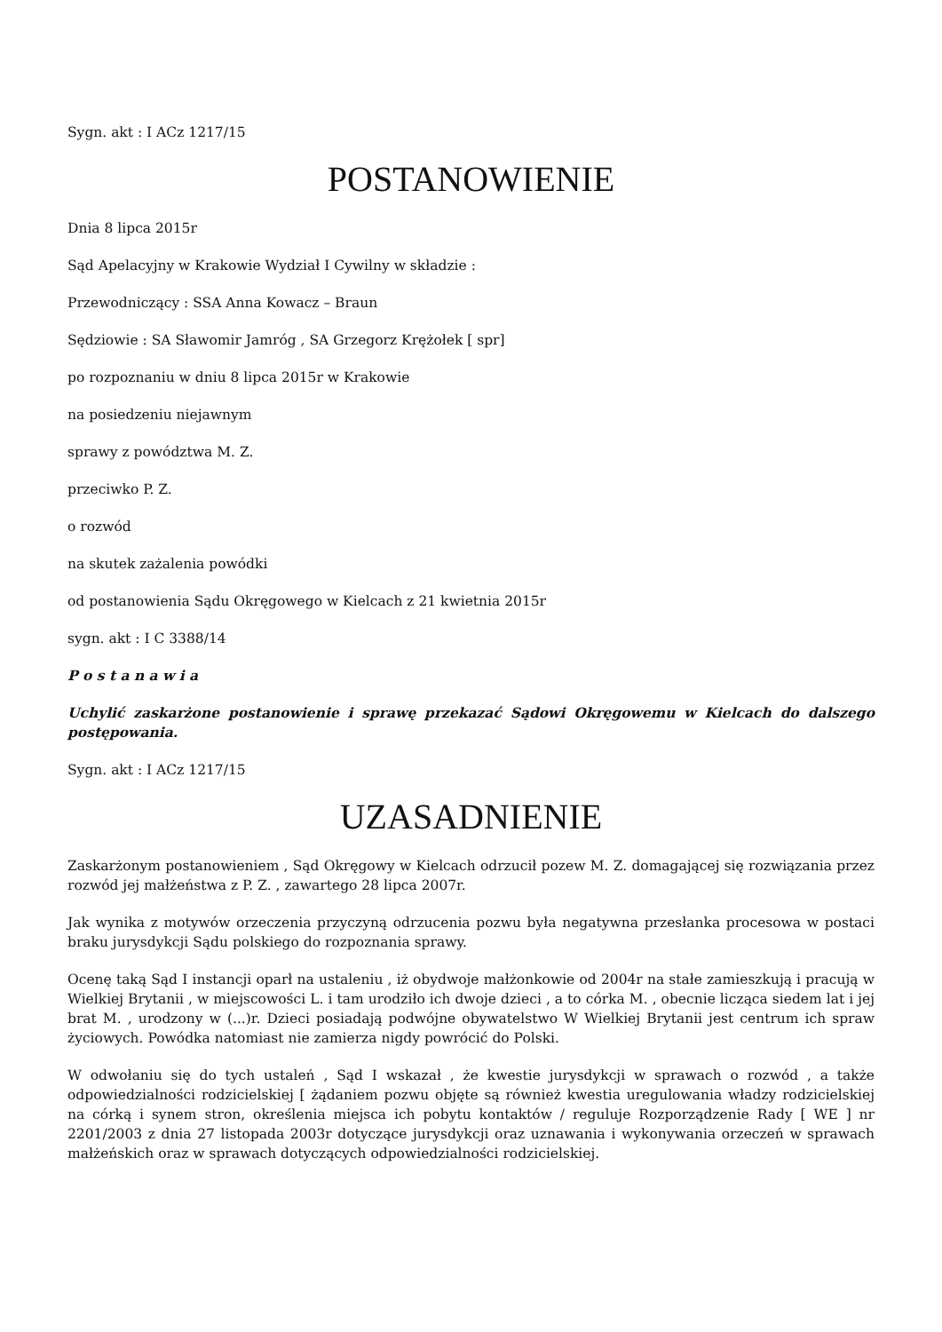Sygn. akt : I ACz 1217/15
POSTANOWIENIE
Dnia 8 lipca 2015r
Sąd Apelacyjny w Krakowie Wydział I Cywilny w składzie :
Przewodniczący : SSA Anna Kowacz – Braun
Sędziowie : SA Sławomir Jamróg , SA Grzegorz Krężołek [ spr]
po rozpoznaniu w dniu 8 lipca 2015r w Krakowie
na posiedzeniu niejawnym
sprawy z powództwa M. Z.
przeciwko P. Z.
o rozwód
na skutek zażalenia powódki
od postanowienia Sądu Okręgowego w Kielcach z 21 kwietnia 2015r
sygn. akt : I C 3388/14
P o s t a n a w i a
Uchylić zaskarżone postanowienie i sprawę przekazać Sądowi Okręgowemu w Kielcach do dalszego postępowania.
Sygn. akt : I ACz 1217/15
UZASADNIENIE
Zaskarżonym postanowieniem , Sąd Okręgowy w Kielcach odrzucił pozew M. Z. domagającej się rozwiązania przez rozwód jej małżeństwa z P. Z. , zawartego 28 lipca 2007r.
Jak wynika z motywów orzeczenia przyczyną odrzucenia pozwu była negatywna przesłanka procesowa w postaci braku jurysdykcji Sądu polskiego do rozpoznania sprawy.
Ocenę taką Sąd I instancji oparł na ustaleniu , iż obydwoje małżonkowie od 2004r na stałe zamieszkują i pracują w Wielkiej Brytanii , w miejscowości L. i tam urodziło ich dwoje dzieci , a to córka M. , obecnie licząca siedem lat i jej brat M. , urodzony w (...)r. Dzieci posiadają podwójne obywatelstwo W Wielkiej Brytanii jest centrum ich spraw życiowych. Powódka natomiast nie zamierza nigdy powrócić do Polski.
W odwołaniu się do tych ustaleń , Sąd I wskazał , że kwestie jurysdykcji w sprawach o rozwód , a także odpowiedzialności rodzicielskiej [ żądaniem pozwu objęte są również kwestia uregulowania władzy rodzicielskiej na córką i synem stron, określenia miejsca ich pobytu kontaktów / reguluje Rozporządzenie Rady [ WE ] nr 2201/2003 z dnia 27 listopada 2003r dotyczące jurysdykcji oraz uznawania i wykonywania orzeczeń w sprawach małżeńskich oraz w sprawach dotyczących odpowiedzialności rodzicielskiej.